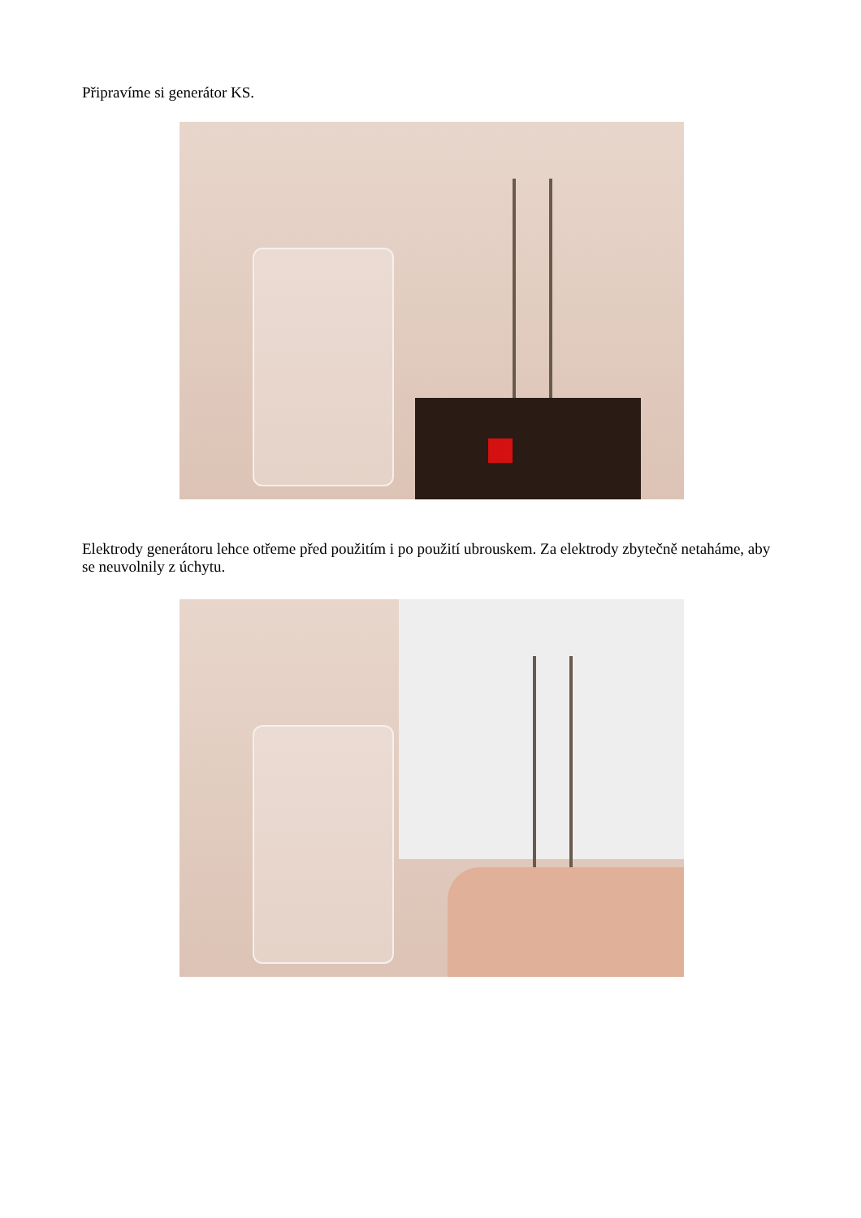Připravíme si generátor KS.
Elektrody generátoru lehce otřeme před použitím i po použití ubrouskem. Za elektrody zbytečně netaháme, aby se neuvolnily z úchytu.